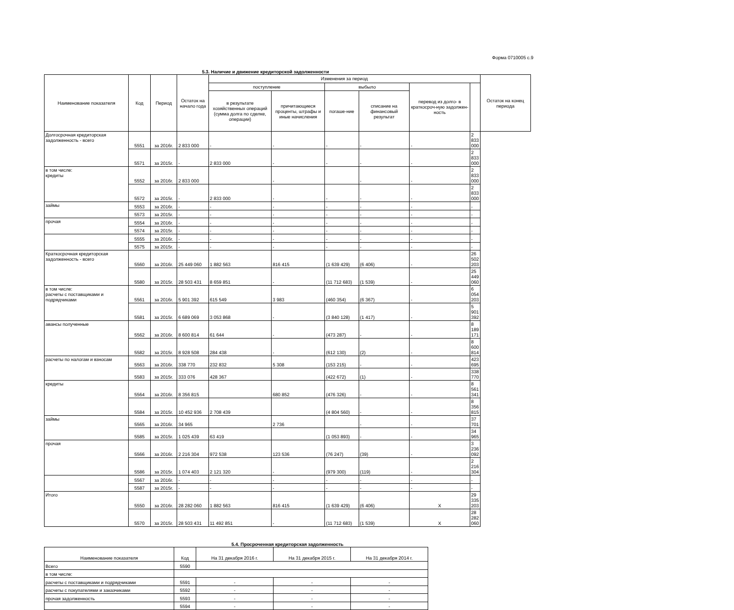Форма 0710005 с.9
5.3. Наличие и движение кредиторской задолженности
| Наименование показателя | Код | Период | Остаток на начало года | Изменения за период | | | | | | Остаток на конец периода |
| --- | --- | --- | --- | --- | --- | --- | --- | --- | --- | --- |
| | | | | поступление | | выбыло | | перевод из долго- в краткосроч-ную задолжен-ность | | |
| | | | | в результате хозяйственных операций (сумма долга по сделке, операции) | причитающиеся проценты, штрафы и иные начисления | погаше-ние | списание на финансовый результат | | | |
| Долгосрочная кредиторская задолженность - всего | 5551 | за 2016г. | 2 833 000 | - | - | - | - | - | 2 833 000 | |
| | 5571 | за 2015г. | - | 2 833 000 | - | - | - | - | 2 833 000 | |
| в том числе: кредиты | 5552 | за 2016г. | 2 833 000 | | - | | - | - | 2 833 000 | |
| | 5572 | за 2015г. | - | 2 833 000 | - | - | - | - | 2 833 000 | |
| займы | 5553 | за 2016г. | - | - | - | - | - | - | - | |
| | 5573 | за 2015г. | - | - | - | - | - | - | - | |
| прочая | 5554 | за 2016г. | - | - | - | - | - | - | - | |
| | 5574 | за 2015г. | - | - | - | - | - | - | - | |
| | 5555 | за 2016г. | - | - | - | - | - | - | - | |
| | 5575 | за 2015г. | - | - | - | - | - | - | - | |
| Краткосрочная кредиторская задолженность - всего | 5560 | за 2016г. | 25 449 060 | 1 882 563 | 816 415 | (1 639 429) | (6 406) | - | 26 502 203 | |
| | 5580 | за 2015г. | 28 503 431 | 8 659 851 | - | (11 712 683) | (1 539) | - | 25 449 060 | |
| в том числе: расчеты с поставщиками и подрядчиками | 5561 | за 2016г. | 5 901 392 | 615 549 | 3 983 | (460 354) | (6 367) | - | 6 054 203 | |
| | 5581 | за 2015г. | 6 689 069 | 3 053 868 | - | (3 840 128) | (1 417) | - | 5 901 392 | |
| авансы полученные | 5562 | за 2016г. | 8 600 814 | 61 644 | - | (473 287) | - | - | 8 189 171 | |
| | 5582 | за 2015г. | 8 928 508 | 284 438 | - | (612 130) | (2) | - | 8 600 814 | |
| расчеты по налогам и взносам | 5563 | за 2016г. | 338 770 | 232 832 | 5 308 | (153 215) | - | - | 423 695 | |
| | 5583 | за 2015г. | 333 076 | 428 367 | | (422 672) | (1) | - | 338 770 | |
| кредиты | 5564 | за 2016г. | 8 356 815 | | 680 852 | (476 326) | - | - | 8 561 341 | |
| | 5584 | за 2015г. | 10 452 936 | 2 708 439 | | (4 804 560) | - | - | 8 356 815 | |
| займы | 5565 | за 2016г. | 34 965 | | 2 736 | | - | - | 37 701 | |
| | 5585 | за 2015г. | 1 025 439 | 63 419 | | (1 053 893) | - | - | 34 965 | |
| прочая | 5566 | за 2016г. | 2 216 304 | 972 538 | 123 536 | (76 247) | (39) | - | 3 236 092 | |
| | 5586 | за 2015г. | 1 074 403 | 2 121 320 | - | (979 300) | (119) | - | 2 216 304 | |
| | 5567 | за 2016г. | - | - | - | - | - | - | - | |
| | 5587 | за 2015г. | - | - | - | - | - | - | - | |
| Итого | 5550 | за 2016г. | 28 282 060 | 1 882 563 | 816 415 | (1 639 429) | (6 406) | X | 29 335 203 | |
| | 5570 | за 2015г. | 28 503 431 | 11 492 851 | - | (11 712 683) | (1 539) | X | 28 282 060 | |
5.4. Просроченная кредиторская задолженность
| Наименование показателя | Код | На 31 декабря 2016 г. | На 31 декабря 2015 г. | На 31 декабря 2014 г. |
| --- | --- | --- | --- | --- |
| Всего | 5590 | | | |
| в том числе: | | | | |
| расчеты с поставщиками и подрядчиками | 5591 | - | - | - |
| расчеты с покупателями и заказчиками | 5592 | - | - | - |
| прочая задолженность | 5593 | - | - | - |
| | 5594 | - | - | - |